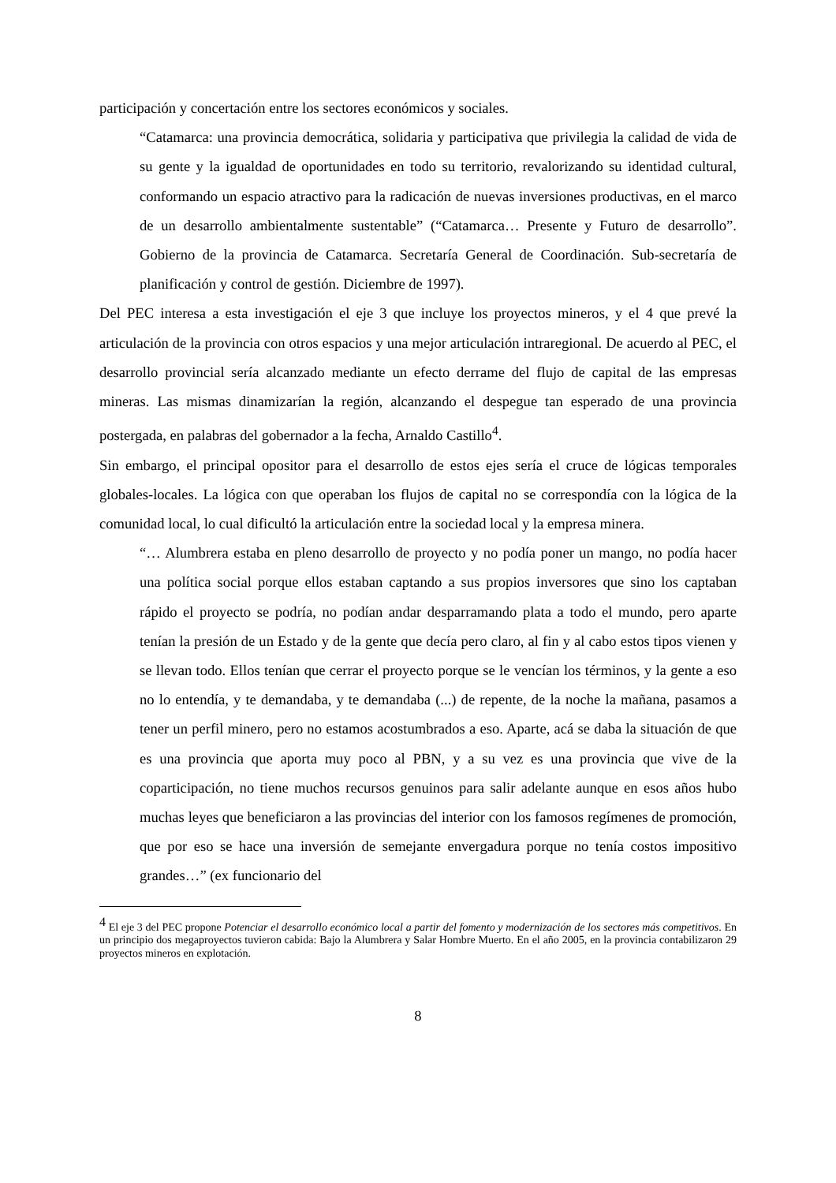participación y concertación entre los sectores económicos y sociales.
“Catamarca: una provincia democrática, solidaria y participativa que privilegia la calidad de vida de su gente y la igualdad de oportunidades en todo su territorio, revalorizando su identidad cultural, conformando un espacio atractivo para la radicación de nuevas inversiones productivas, en el marco de un desarrollo ambientalmente sustentable” (“Catamarca… Presente y Futuro de desarrollo”. Gobierno de la provincia de Catamarca. Secretaría General de Coordinación. Sub-secretaría de planificación y control de gestión. Diciembre de 1997).
Del PEC interesa a esta investigación el eje 3 que incluye los proyectos mineros, y el 4 que prevé la articulación de la provincia con otros espacios y una mejor articulación intraregional. De acuerdo al PEC, el desarrollo provincial sería alcanzado mediante un efecto derrame del flujo de capital de las empresas mineras. Las mismas dinamizarían la región, alcanzando el despegue tan esperado de una provincia postergada, en palabras del gobernador a la fecha, Arnaldo Castillo<sup>4</sup>.
Sin embargo, el principal opositor para el desarrollo de estos ejes sería el cruce de lógicas temporales globales-locales. La lógica con que operaban los flujos de capital no se correspondía con la lógica de la comunidad local, lo cual dificultó la articulación entre la sociedad local y la empresa minera.
“… Alumbrera estaba en pleno desarrollo de proyecto y no podía poner un mango, no podía hacer una política social porque ellos estaban captando a sus propios inversores que sino los captaban rápido el proyecto se podría, no podían andar desparramando plata a todo el mundo, pero aparte tenían la presión de un Estado y de la gente que decía pero claro, al fin y al cabo estos tipos vienen y se llevan todo. Ellos tenían que cerrar el proyecto porque se le vencían los términos, y la gente a eso no lo entendía, y te demandaba, y te demandaba (...) de repente, de la noche la mañana, pasamos a tener un perfil minero, pero no estamos acostumbrados a eso. Aparte, acá se daba la situación de que es una provincia que aporta muy poco al PBN, y a su vez es una provincia que vive de la coparticipación, no tiene muchos recursos genuinos para salir adelante aunque en esos años hubo muchas leyes que beneficiaron a las provincias del interior con los famosos regímenes de promoción, que por eso se hace una inversión de semejante envergadura porque no tenía costos impositivo grandes…” (ex funcionario del
<sup>4</sup> El eje 3 del PEC propone Potenciar el desarrollo económico local a partir del fomento y modernización de los sectores más competitivos. En un principio dos megaproyectos tuvieron cabida: Bajo la Alumbrera y Salar Hombre Muerto. En el año 2005, en la provincia contabilizaron 29 proyectos mineros en explotación.
8